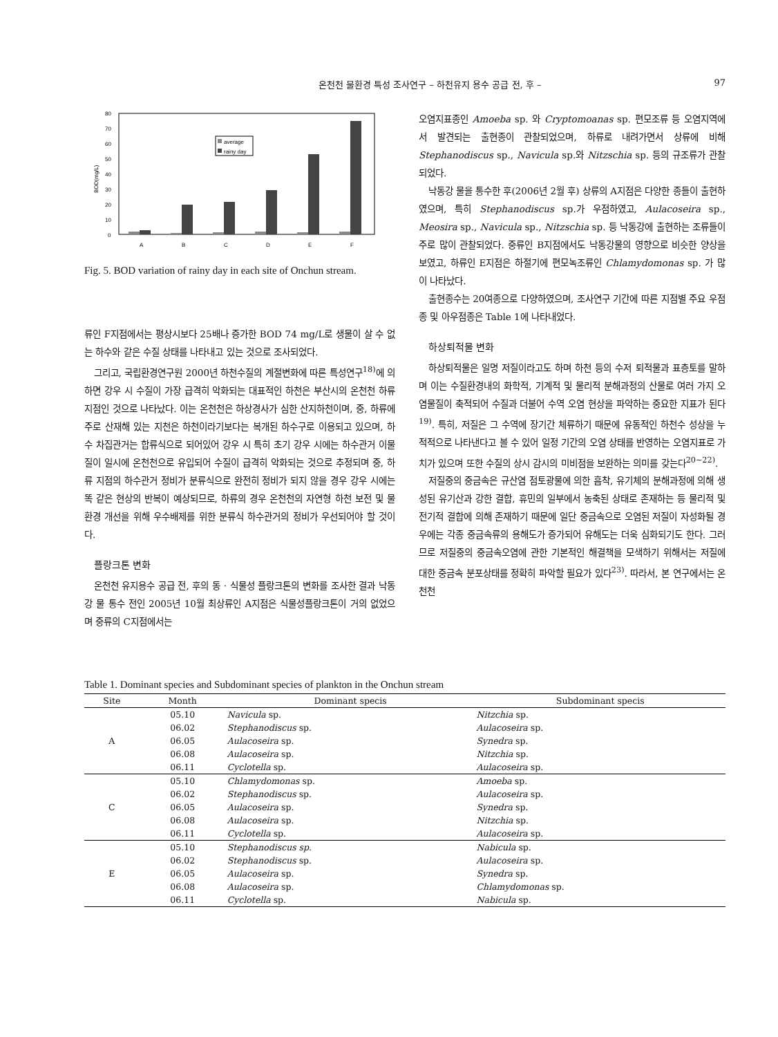온천천 물환경 특성 조사연구 – 하천유지 용수 공급 전, 후 – 97
80
70
60
50
40
30
20
10
0
BOD(mg/L)
average
rainy day
A
B
C
D
E
F
Fig. 5. BOD variation of rainy day in each site of Onchun stream.
류인 F지점에서는 평상시보다 25배나 증가한 BOD 74 mg/L로 생물이 살 수 없는 하수와 같은 수질 상태를 나타내고 있는 것으로 조사되었다.
그리고, 국립환경연구원 2000년 하천수질의 계절변화에 따른 특성연구<sup>18)</sup>에 의하면 강우 시 수질이 가장 급격히 악화되는 대표적인 하천은 부산시의 온천천 하류지점인 것으로 나타났다. 이는 온천천은 하상경사가 심한 산지하천이며, 중, 하류에 주로 산재해 있는 지천은 하천이라기보다는 복개된 하수구로 이용되고 있으며, 하수 차집관거는 합류식으로 되어있어 강우 시 특히 초기 강우 시에는 하수관거 이물질이 일시에 온천천으로 유입되어 수질이 급격히 악화되는 것으로 추정되며 중, 하류 지점의 하수관거 정비가 분류식으로 완전히 정비가 되지 않을 경우 강우 시에는 똑 같은 현상의 반복이 예상되므로, 하류의 경우 온천천의 자연형 하천 보전 및 물환경 개선을 위해 우수배제를 위한 분류식 하수관거의 정비가 우선되어야 할 것이다.
플랑크톤 변화
온천천 유지용수 공급 전, 후의 동 · 식물성 플랑크톤의 변화를 조사한 결과 낙동강 물 통수 전인 2005년 10월 최상류인 A지점은 식물성플랑크톤이 거의 없었으며 중류의 C지점에서는
오염지표종인 Amoeba sp. 와 Cryptomoanas sp. 편모조류 등 오염지역에서 발견되는 출현종이 관찰되었으며, 하류로 내려가면서 상류에 비해 Stephanodiscus sp., Navicula sp.와 Nitzschia sp. 등의 규조류가 관찰되었다.
낙동강 물을 통수한 후(2006년 2월 후) 상류의 A지점은 다양한 종들이 출현하였으며, 특히 Stephanodiscus sp.가 우점하였고, Aulacoseira sp., Meosira sp., Navicula sp., Nitzschia sp. 등 낙동강에 출현하는 조류들이 주로 많이 관찰되었다. 중류인 B지점에서도 낙동강물의 영향으로 비슷한 양상을 보였고, 하류인 E지점은 하절기에 편모녹조류인 Chlamydomonas sp. 가 많이 나타났다.
출현종수는 20여종으로 다양하였으며, 조사연구 기간에 따른 지점별 주요 우점종 및 아우점종은 Table 1에 나타내었다.
하상퇴적물 변화
하상퇴적물은 일명 저질이라고도 하며 하천 등의 수저 퇴적물과 표층토를 말하며 이는 수질환경내의 화학적, 기계적 및 물리적 분해과정의 산물로 여러 가지 오염물질이 축적되어 수질과 더불어 수역 오염 현상을 파악하는 중요한 지표가 된다<sup>19)</sup>. 특히, 저질은 그 수역에 장기간 체류하기 때문에 유동적인 하천수 성상을 누적적으로 나타낸다고 볼 수 있어 일정 기간의 오염 상태를 반영하는 오염지표로 가치가 있으며 또한 수질의 상시 감시의 미비점을 보완하는 의미를 갖는다<sup>20~22)</sup>.
저질중의 중금속은 규산염 점토광물에 의한 흡착, 유기체의 분해과정에 의해 생성된 유기산과 강한 결합, 휴민의 일부에서 농축된 상태로 존재하는 등 물리적 및 전기적 결합에 의해 존재하기 때문에 일단 중금속으로 오염된 저질이 자성화될 경우에는 각종 중금속류의 용해도가 증가되어 유해도는 더욱 심화되기도 한다. 그러므로 저질중의 중금속오염에 관한 기본적인 해결책을 모색하기 위해서는 저질에 대한 중금속 분포상태를 정확히 파악할 필요가 있다<sup>23)</sup>. 따라서, 본 연구에서는 온천천
Table 1. Dominant species and Subdominant species of plankton in the Onchun stream
| Site | Month | Dominant specis | Subdominant specis |
| --- | --- | --- | --- |
| A | 05.10 | Navicula sp. | Nitzchia sp. |
| | 06.02 | Stephanodiscus sp. | Aulacoseira sp. |
| | 06.05 | Aulacoseira sp. | Synedra sp. |
| | 06.08 | Aulacoseira sp. | Nitzchia sp. |
| | 06.11 | Cyclotella sp. | Aulacoseira sp. |
| C | 05.10 | Chlamydomonas sp. | Amoeba sp. |
| | 06.02 | Stephanodiscus sp. | Aulacoseira sp. |
| | 06.05 | Aulacoseira sp. | Synedra sp. |
| | 06.08 | Aulacoseira sp. | Nitzchia sp. |
| | 06.11 | Cyclotella sp. | Aulacoseira sp. |
| E | 05.10 | Stephanodiscus sp. | Nabicula sp. |
| | 06.02 | Stephanodiscus sp. | Aulacoseira sp. |
| | 06.05 | Aulacoseira sp. | Synedra sp. |
| | 06.08 | Aulacoseira sp. | Chlamydomonas sp. |
| | 06.11 | Cyclotella sp. | Nabicula sp. |